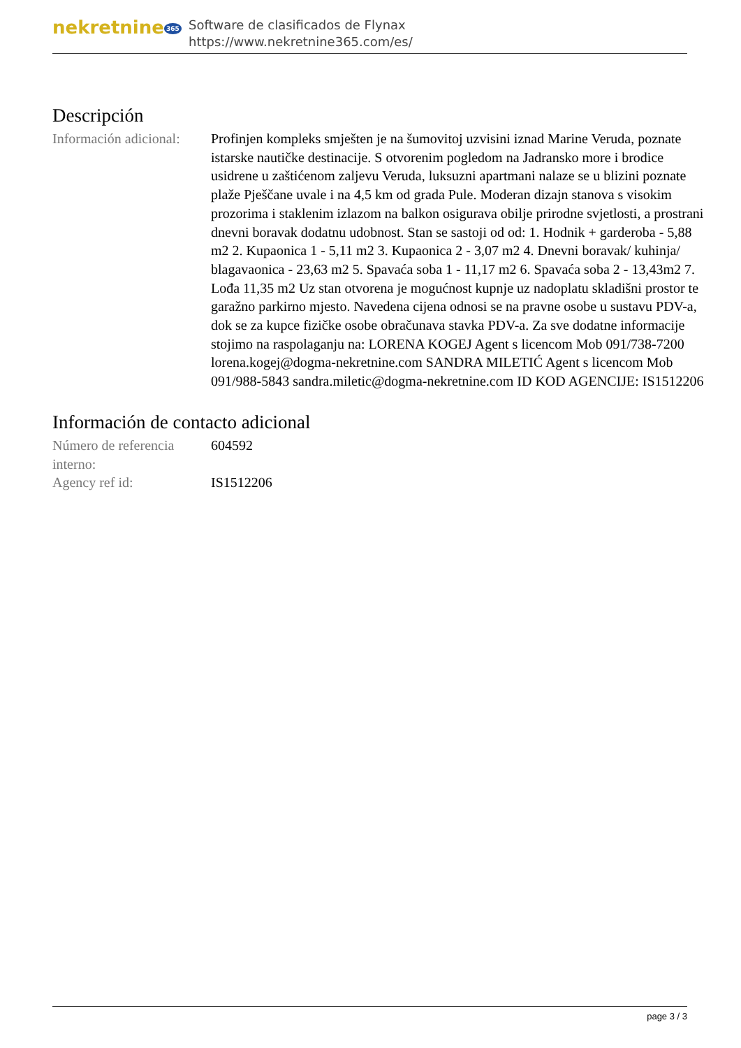nekretnine 365
Software de clasificados de Flynax
https://www.nekretnine365.com/es/
Descripción
| Información adicional: | Profinjen kompleks smješten je na šumovitoj uzvisini iznad Marine Veruda, poznate istarske nautičke destinacije. S otvorenim pogledom na Jadransko more i brodice usidrene u zaštićenom zaljevu Veruda, luksuzni apartmani nalaze se u blizini poznate plaže Pješčane uvale i na 4,5 km od grada Pule. Moderan dizajn stanova s visokim prozorima i staklenim izlazom na balkon osigurava obilje prirodne svjetlosti, a prostrani dnevni boravak dodatnu udobnost. Stan se sastoji od od: 1. Hodnik + garderoba - 5,88 m2 2. Kupaonica 1 - 5,11 m2 3. Kupaonica 2 - 3,07 m2 4. Dnevni boravak/ kuhinja/ blagavaonica - 23,63 m2 5. Spavaća soba 1 - 11,17 m2 6. Spavaća soba 2 - 13,43m2 7. Lođa 11,35 m2 Uz stan otvorena je mogućnost kupnje uz nadoplatu skladišni prostor te garažno parkirno mjesto. Navedena cijena odnosi se na pravne osobe u sustavu PDV-a, dok se za kupce fizičke osobe obračunava stavka PDV-a. Za sve dodatne informacije stojimo na raspolaganju na: LORENA KOGEJ Agent s licencom Mob 091/738-7200 lorena.kogej@dogma-nekretnine.com SANDRA MILETIĆ Agent s licencom Mob 091/988-5843 sandra.miletic@dogma-nekretnine.com ID KOD AGENCIJE: IS1512206 |
Información de contacto adicional
| Número de referencia interno: | 604592 |
| Agency ref id: | IS1512206 |
page 3 / 3